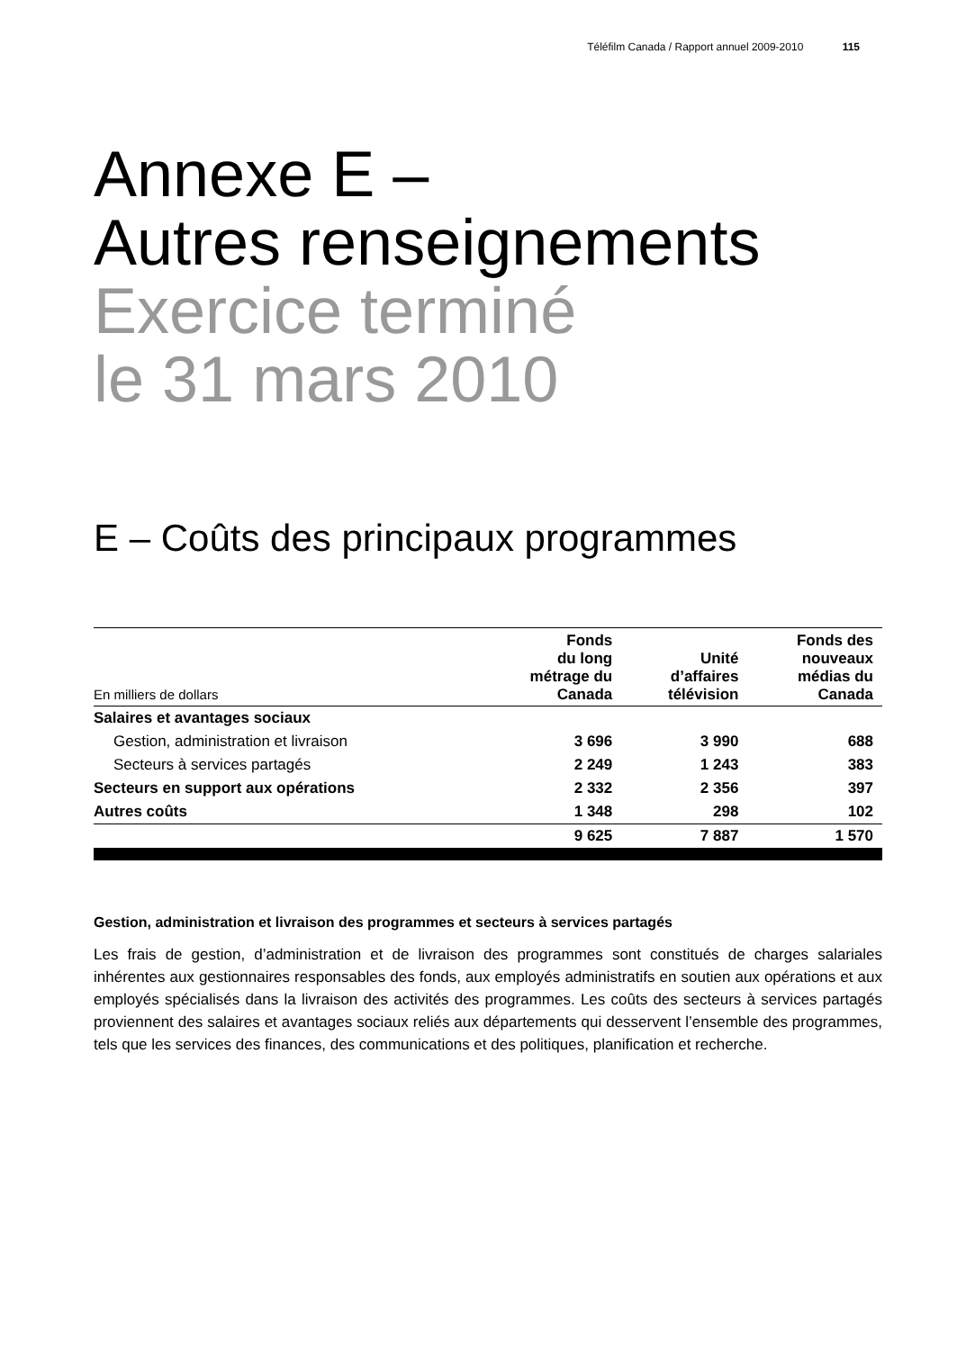Téléfilm Canada / Rapport annuel 2009-2010 115
Annexe E –
Autres renseignements
Exercice terminé
le 31 mars 2010
E – Coûts des principaux programmes
| En milliers de dollars | Fonds du long métrage du Canada | Unité d’affaires télévision | Fonds des nouveaux médias du Canada |
| --- | --- | --- | --- |
| Salaires et avantages sociaux | | | |
| Gestion, administration et livraison | 3 696 | 3 990 | 688 |
| Secteurs à services partagés | 2 249 | 1 243 | 383 |
| Secteurs en support aux opérations | 2 332 | 2 356 | 397 |
| Autres coûts | 1 348 | 298 | 102 |
| | 9 625 | 7 887 | 1 570 |
Gestion, administration et livraison des programmes et secteurs à services partagés
Les frais de gestion, d’administration et de livraison des programmes sont constitués de charges salariales inhérentes aux gestionnaires responsables des fonds, aux employés administratifs en soutien aux opérations et aux employés spécialisés dans la livraison des activités des programmes. Les coûts des secteurs à services partagés proviennent des salaires et avantages sociaux reliés aux départements qui desservent l’ensemble des programmes, tels que les services des finances, des communications et des politiques, planification et recherche.